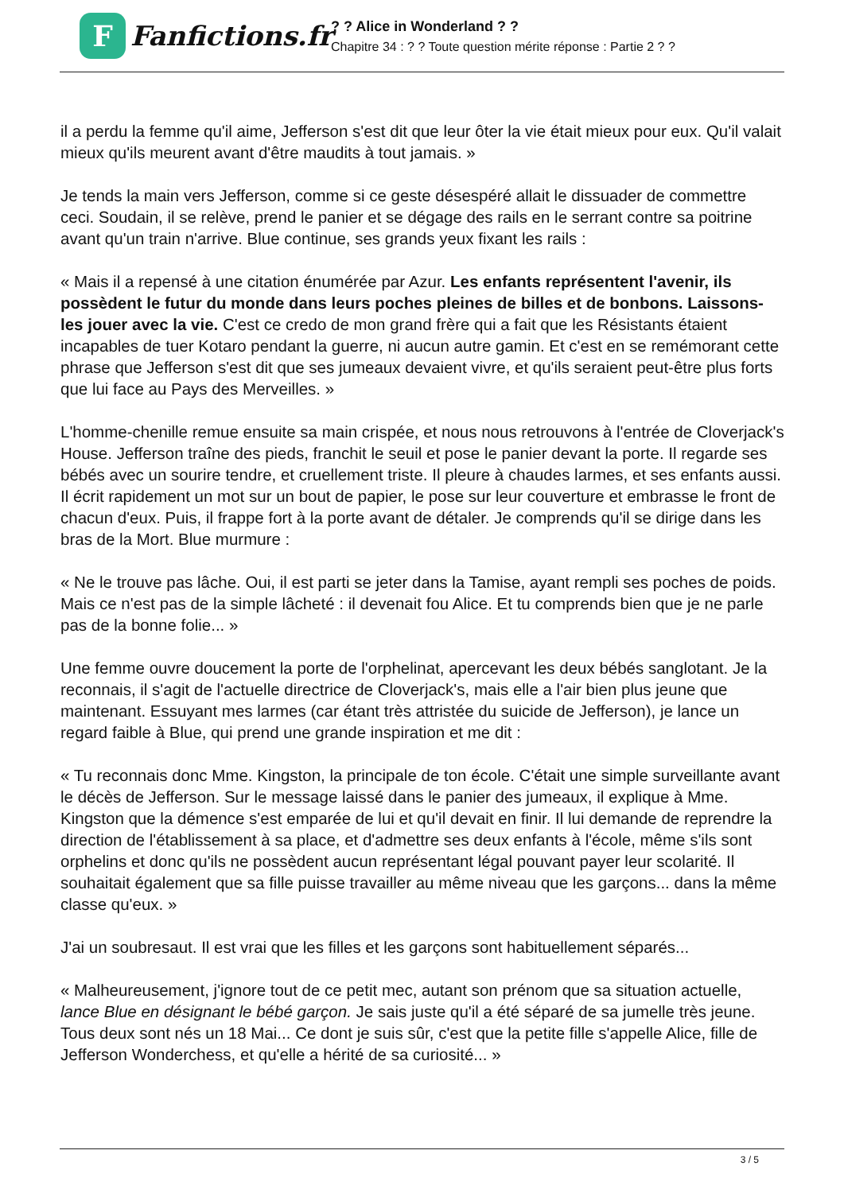F
Fanfictions.fr
? ? Alice in Wonderland ? ?
Chapitre 34 : ? ? Toute question mérite réponse : Partie 2 ? ?
il a perdu la femme qu'il aime, Jefferson s'est dit que leur ôter la vie était mieux pour eux. Qu'il valait mieux qu'ils meurent avant d'être maudits à tout jamais. »
Je tends la main vers Jefferson, comme si ce geste désespéré allait le dissuader de commettre ceci. Soudain, il se relève, prend le panier et se dégage des rails en le serrant contre sa poitrine avant qu'un train n'arrive. Blue continue, ses grands yeux fixant les rails :
« Mais il a repensé à une citation énumérée par Azur. Les enfants représentent l'avenir, ils possèdent le futur du monde dans leurs poches pleines de billes et de bonbons. Laissons-les jouer avec la vie. C'est ce credo de mon grand frère qui a fait que les Résistants étaient incapables de tuer Kotaro pendant la guerre, ni aucun autre gamin. Et c'est en se remémorant cette phrase que Jefferson s'est dit que ses jumeaux devaient vivre, et qu'ils seraient peut-être plus forts que lui face au Pays des Merveilles. »
L'homme-chenille remue ensuite sa main crispée, et nous nous retrouvons à l'entrée de Cloverjack's House. Jefferson traîne des pieds, franchit le seuil et pose le panier devant la porte. Il regarde ses bébés avec un sourire tendre, et cruellement triste. Il pleure à chaudes larmes, et ses enfants aussi. Il écrit rapidement un mot sur un bout de papier, le pose sur leur couverture et embrasse le front de chacun d'eux. Puis, il frappe fort à la porte avant de détaler. Je comprends qu'il se dirige dans les bras de la Mort. Blue murmure :
« Ne le trouve pas lâche. Oui, il est parti se jeter dans la Tamise, ayant rempli ses poches de poids. Mais ce n'est pas de la simple lâcheté : il devenait fou Alice. Et tu comprends bien que je ne parle pas de la bonne folie... »
Une femme ouvre doucement la porte de l'orphelinat, apercevant les deux bébés sanglotant. Je la reconnais, il s'agit de l'actuelle directrice de Cloverjack's, mais elle a l'air bien plus jeune que maintenant. Essuyant mes larmes (car étant très attristée du suicide de Jefferson), je lance un regard faible à Blue, qui prend une grande inspiration et me dit :
« Tu reconnais donc Mme. Kingston, la principale de ton école. C'était une simple surveillante avant le décès de Jefferson. Sur le message laissé dans le panier des jumeaux, il explique à Mme. Kingston que la démence s'est emparée de lui et qu'il devait en finir. Il lui demande de reprendre la direction de l'établissement à sa place, et d'admettre ses deux enfants à l'école, même s'ils sont orphelins et donc qu'ils ne possèdent aucun représentant légal pouvant payer leur scolarité. Il souhaitait également que sa fille puisse travailler au même niveau que les garçons... dans la même classe qu'eux. »
J'ai un soubresaut. Il est vrai que les filles et les garçons sont habituellement séparés...
« Malheureusement, j'ignore tout de ce petit mec, autant son prénom que sa situation actuelle, lance Blue en désignant le bébé garçon. Je sais juste qu'il a été séparé de sa jumelle très jeune. Tous deux sont nés un 18 Mai... Ce dont je suis sûr, c'est que la petite fille s'appelle Alice, fille de Jefferson Wonderchess, et qu'elle a hérité de sa curiosité... »
3 / 5